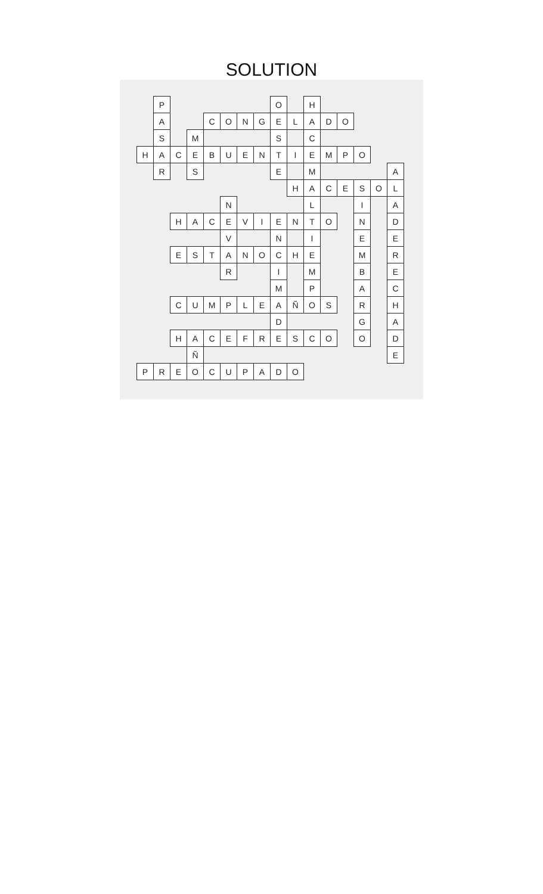SOLUTION
| | P | | | | | | | O | | H | | | | | |
| | A | | | C | O | N | G | E | L | A | D | O | | | |
| | S | | M | | | | | S | | C | | | | | |
| H | A | C | E | B | U | E | N | T | I | E | M | P | O | | |
| | R | | S | | | | | E | | M | | | | | A |
| | | | | | | | | | H | A | C | E | S | O | L |
| | | | | | N | | | | | L | | | I | | A |
| | | H | A | C | E | V | I | E | N | T | O | | N | | D |
| | | | | | V | | | N | | I | | | E | | E |
| | | E | S | T | A | N | O | C | H | E | | | M | | R |
| | | | | | R | | | I | | M | | | B | | E |
| | | | | | | | | M | | P | | | A | | C |
| | | C | U | M | P | L | E | A | Ñ | O | S | | R | | H |
| | | | | | | | | D | | | | | G | | A |
| | | H | A | C | E | F | R | E | S | C | O | | O | | D |
| | | | Ñ | | | | | | | | | | | | E |
| P | R | E | O | C | U | P | A | D | O | | | | | | |